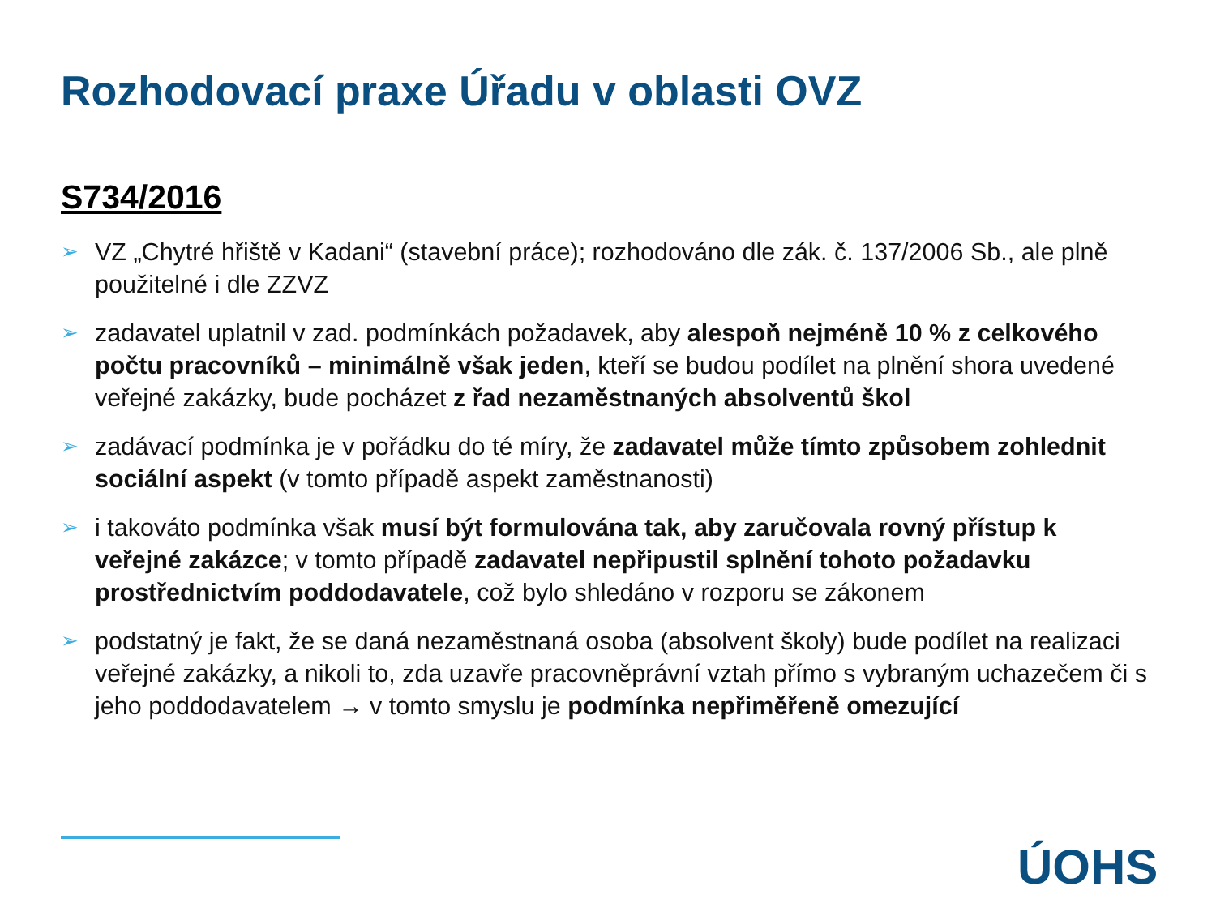Rozhodovací praxe Úřadu v oblasti OVZ
S734/2016
➢ VZ „Chytré hřiště v Kadani“ (stavební práce); rozhodováno dle zák. č. 137/2006 Sb., ale plně použitelné i dle ZZVZ
➢ zadavatel uplatnil v zad. podmínkách požadavek, aby alespoň nejméně 10 % z celkového počtu pracovníků – minimálně však jeden, kteří se budou podílet na plnění shora uvedené veřejné zakázky, bude pocházet z řad nezaměstnaných absolventů škol
➢ zadávací podmínka je v pořádku do té míry, že zadavatel může tímto způsobem zohlednit sociální aspekt (v tomto případě aspekt zaměstnanosti)
➢ i takováto podmínka však musí být formulována tak, aby zaručovala rovný přístup k veřejné zakázce; v tomto případě zadavatel nepřipustil splnění tohoto požadavku prostřednictvím poddodavatele, což bylo shledáno v rozporu se zákonem
➢ podstatný je fakt, že se daná nezaměstnaná osoba (absolvent školy) bude podílet na realizaci veřejné zakázky, a nikoli to, zda uzavře pracovněprávní vztah přímo s vybraným uchazečem či s jeho poddodavatelem → v tomto smyslu je podmínka nepřiměřeně omezující
ÚOHS